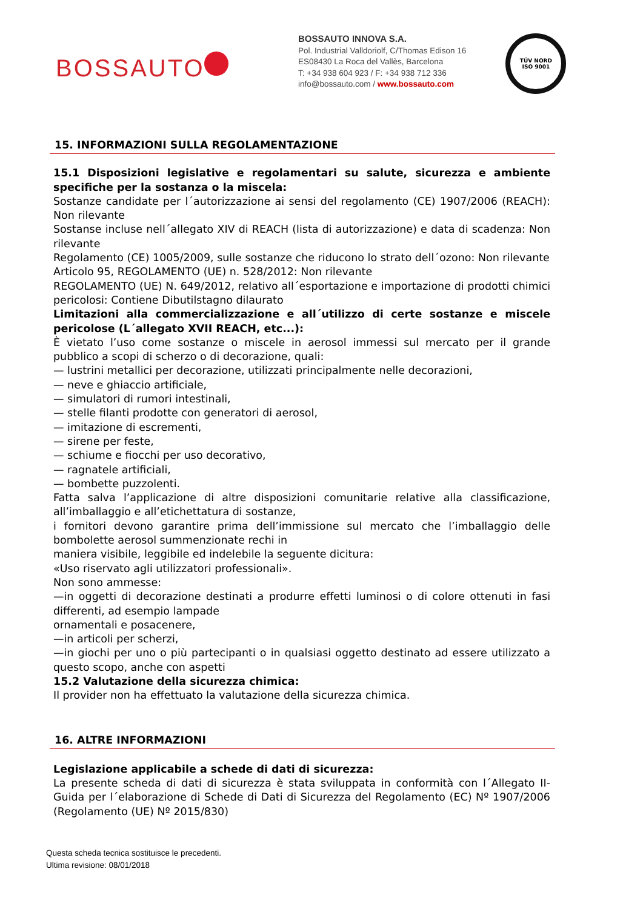BOSSAUTO
BOSSAUTO INNOVA S.A.
Pol. Industrial Valldoriolf, C/Thomas Edison 16
ES08430 La Roca del Vallès, Barcelona
T: +34 938 604 923 / F: +34 938 712 336
info@bossauto.com / www.bossauto.com
TÜV NORD
ISO 9001
15. INFORMAZIONI SULLA REGOLAMENTAZIONE
15.1 Disposizioni legislative e regolamentari su salute, sicurezza e ambiente specifiche per la sostanza o la miscela:
Sostanze candidate per l´autorizzazione ai sensi del regolamento (CE) 1907/2006 (REACH): Non rilevante
Sostanse incluse nell´allegato XIV di REACH (lista di autorizzazione) e data di scadenza: Non rilevante
Regolamento (CE) 1005/2009, sulle sostanze che riducono lo strato dell´ozono: Non rilevante
Articolo 95, REGOLAMENTO (UE) n. 528/2012: Non rilevante
REGOLAMENTO (UE) N. 649/2012, relativo all´esportazione e importazione di prodotti chimici pericolosi: Contiene Dibutilstagno dilaurato
Limitazioni alla commercializzazione e all´utilizzo di certe sostanze e miscele pericolose (L´allegato XVII REACH, etc...):
È vietato l’uso come sostanze o miscele in aerosol immessi sul mercato per il grande pubblico a scopi di scherzo o di decorazione, quali:
— lustrini metallici per decorazione, utilizzati principalmente nelle decorazioni,
— neve e ghiaccio artificiale,
— simulatori di rumori intestinali,
— stelle filanti prodotte con generatori di aerosol,
— imitazione di escrementi,
— sirene per feste,
— schiume e fiocchi per uso decorativo,
— ragnatele artificiali,
— bombette puzzolenti.
Fatta salva l’applicazione di altre disposizioni comunitarie relative alla classificazione, all’imballaggio e all’etichettatura di sostanze,
i fornitori devono garantire prima dell’immissione sul mercato che l’imballaggio delle bombolette aerosol summenzionate rechi in
maniera visibile, leggibile ed indelebile la seguente dicitura:
«Uso riservato agli utilizzatori professionali».
Non sono ammesse:
—in oggetti di decorazione destinati a produrre effetti luminosi o di colore ottenuti in fasi differenti, ad esempio lampade
ornamentali e posacenere,
—in articoli per scherzi,
—in giochi per uno o più partecipanti o in qualsiasi oggetto destinato ad essere utilizzato a questo scopo, anche con aspetti
15.2 Valutazione della sicurezza chimica:
Il provider non ha effettuato la valutazione della sicurezza chimica.
16. ALTRE INFORMAZIONI
Legislazione applicabile a schede di dati di sicurezza:
La presente scheda di dati di sicurezza è stata sviluppata in conformità con l´Allegato II-Guida per l´elaborazione di Schede di Dati di Sicurezza del Regolamento (EC) Nº 1907/2006 (Regolamento (UE) Nº 2015/830)
Questa scheda tecnica sostituisce le precedenti.
Ultima revisione: 08/01/2018